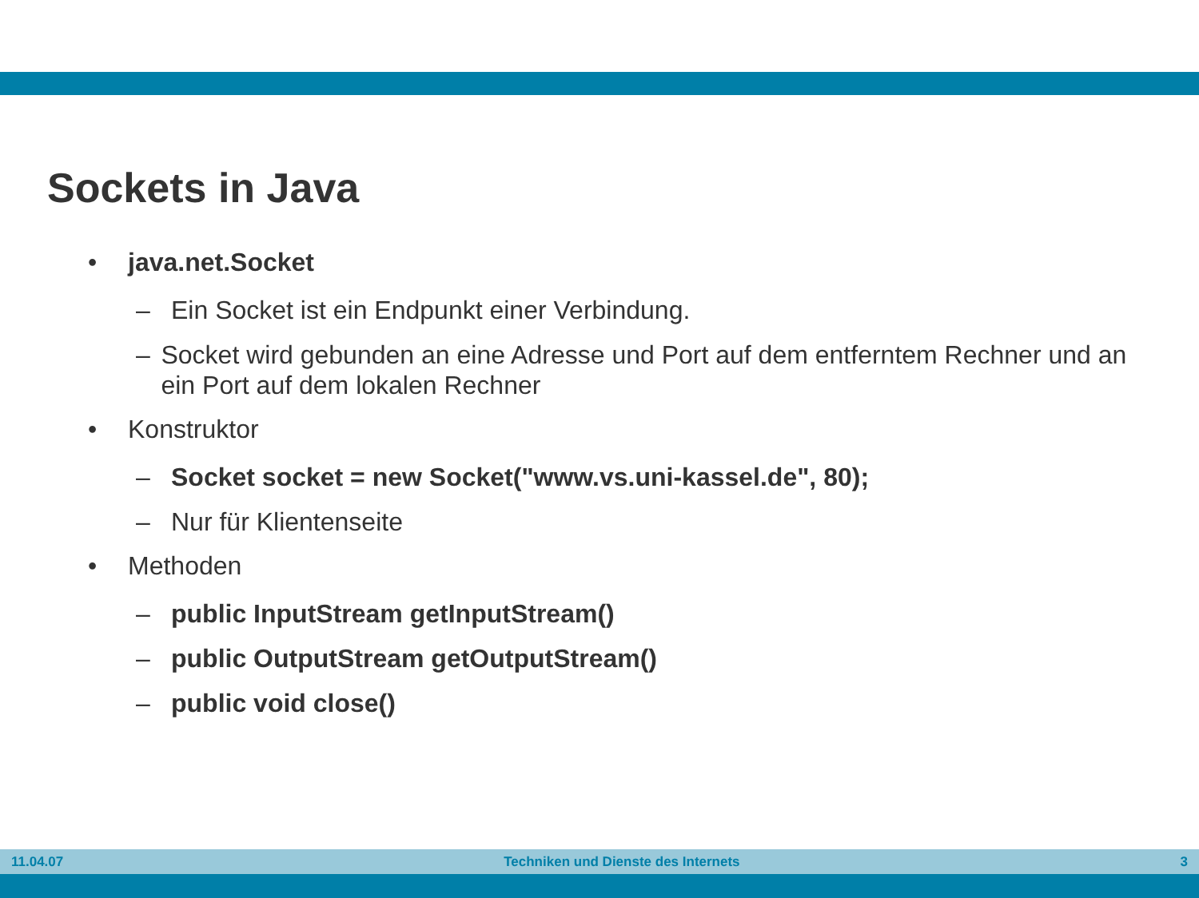Sockets in Java
• java.net.Socket
– Ein Socket ist ein Endpunkt einer Verbindung.
– Socket wird gebunden an eine Adresse und Port auf dem entferntem Rechner und an ein Port auf dem lokalen Rechner
• Konstruktor
– Socket socket = new Socket("www.vs.uni-kassel.de", 80);
– Nur für Klientenseite
• Methoden
– public InputStream getInputStream()
– public OutputStream getOutputStream()
– public void close()
11.04.07 Techniken und Dienste des Internets 3